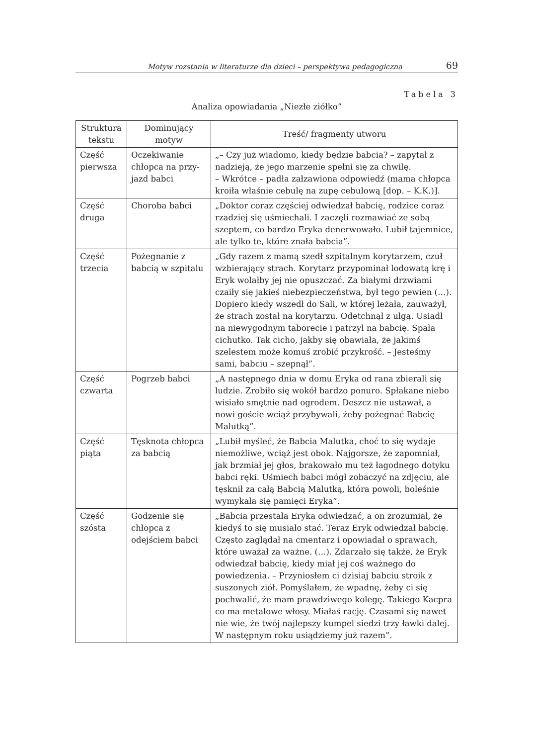Motyw rozstania w literaturze dla dzieci – perspektywa pedagogiczna 69
Tabela 3
Analiza opowiadania „Niezłe ziółko”
| Struktura tekstu | Dominujący motyw | Treść/ fragmenty utworu |
| --- | --- | --- |
| Część pierwsza | Oczekiwanie chłopca na przy­jazd babci | „– Czy już wiadomo, kiedy będzie babcia? – zapytał z nadzieją, że jego marzenie spełni się za chwilę. – Wkrótce – padła załzawiona odpowiedź (mama chłopca kroiła właśnie cebulę na zupę cebulową [dop. – K.K.)]. |
| Część druga | Choroba babci | „Doktor coraz częściej odwiedzał babcię, rodzice coraz rzadziej się uśmiechali. I zaczęli rozmawiać ze sobą szeptem, co bardzo Eryka denerwowało. Lubił tajemnice, ale tylko te, które znała babcia”. |
| Część trzecia | Pożegnanie z babcią w szpitalu | „Gdy razem z mamą szedł szpitalnym korytarzem, czuł wzbierający strach. Korytarz przypominał lodowatą krę i Eryk wolałby jej nie opuszczać. Za białymi drzwiami czaiły się jakieś niebezpieczeństwa, był tego pewien (…). Dopiero kiedy wszedł do Sali, w której leżała, zauważył, że strach został na korytarzu. Odetchnął z ulgą. Usiadł na niewygodnym taborecie i patrzył na babcię. Spała cichutko. Tak cicho, jakby się obawiała, że jakimś szelestem może komuś zrobić przykrość. – Jesteśmy sami, babciu – szepnął”. |
| Część czwarta | Pogrzeb babci | „A następnego dnia w domu Eryka od rana zbierali się ludzie. Zrobiło się wokół bardzo ponuro. Spłakane niebo wisiało smętnie nad ogrodem. Deszcz nie ustawał, a nowi goście wciąż przybywali, żeby pożegnać Babcię Malutką”. |
| Część piąta | Tęsknota chłopca za babcią | „Lubił myśleć, że Babcia Malutka, choć to się wydaje niemożliwe, wciąż jest obok. Najgorsze, że zapomniał, jak brzmiał jej głos, brakowało mu też łagodnego dotyku babci ręki. Uśmiech babci mógł zobaczyć na zdjęciu, ale tęsknił za całą Babcią Malutką, która powoli, boleśnie wymykała się pamięci Eryka”. |
| Część szósta | Godzenie się chłopca z odejściem babci | „Babcia przestała Eryka odwiedzać, a on zrozumiał, że kiedyś to się musiało stać. Teraz Eryk odwiedzał babcię. Często zaglądał na cmentarz i opowiadał o sprawach, które uważał za ważne. (…). Zdarzało się także, że Eryk odwiedzał babcię, kiedy miał jej coś ważnego do powiedzenia. – Przyniosłem ci dzisiaj babciu stroik z suszonych ziół. Pomyślałem, że wpadnę, żeby ci się pochwalić, że mam prawdziwego kolegę. Takiego Kacpra co ma metalowe włosy. Miałaś rację. Czasami się nawet nie wie, że twój najlepszy kumpel siedzi trzy ławki dalej. W następnym roku usiądziemy już razem”. |